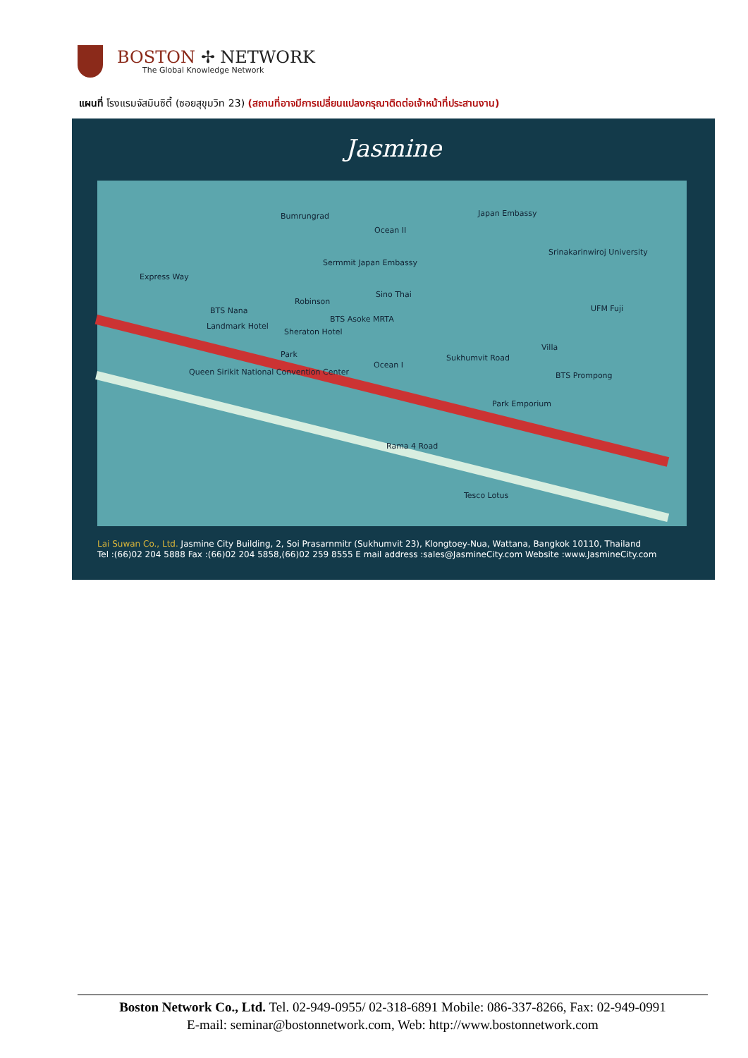BOSTON ✢ NETWORK
The Global Knowledge Network
แผนที่ โรงแรมจัสมินซิตี้ (ซอยสุขุมวิท 23) (สถานที่อาจมีการเปลี่ยนแปลงกรุณาติดต่อเจ้าหน้าที่ประสานงาน)
Jasmine
Bumrungrad
Ocean II
Japan Embassy
Srinakarinwiroj University
Sermmit Japan Embassy
Robinson
Sino Thai
BTS Nana
Landmark Hotel
BTS Asoke MRTA
Sheraton Hotel
UFM Fuji
Park
Queen Sirikit National Convention Center
Ocean I
Sukhumvit Road
Villa
BTS Prompong
Park Emporium
Rama 4 Road
Tesco Lotus
Express Way
Lai Suwan Co., Ltd. Jasmine City Building, 2, Soi Prasarnmitr (Sukhumvit 23), Klongtoey-Nua, Wattana, Bangkok 10110, Thailand
Tel :(66)02 204 5888 Fax :(66)02 204 5858,(66)02 259 8555 E mail address :sales@JasmineCity.com Website :www.JasmineCity.com
Boston Network Co., Ltd. Tel. 02-949-0955/ 02-318-6891 Mobile: 086-337-8266, Fax: 02-949-0991
E-mail: seminar@bostonnetwork.com, Web: http://www.bostonnetwork.com